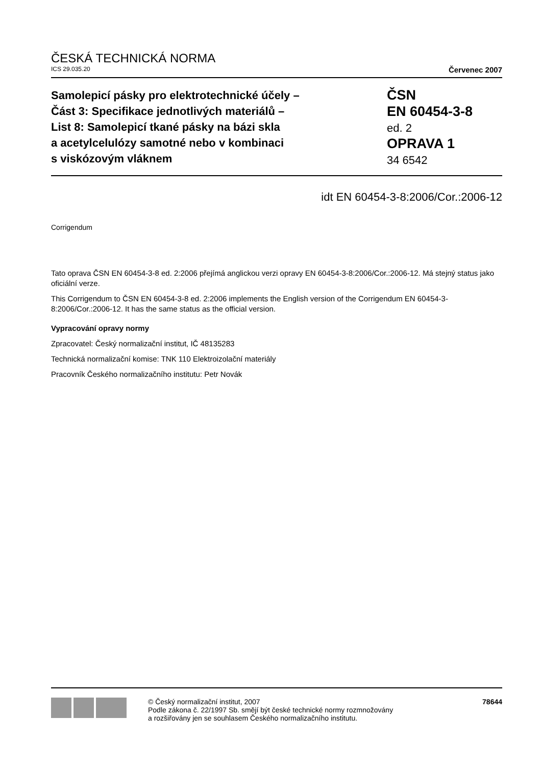ČESKÁ TECHNICKÁ NORMA
ICS 29.035.20 Červenec 2007
Samolepicí pásky pro elektrotechnické účely –
Část 3: Specifikace jednotlivých materiálů –
List 8: Samolepicí tkané pásky na bázi skla
a acetylcelulózy samotné nebo v kombinaci
s viskózovým vláknem
ČSN
EN 60454-3-8
ed. 2
OPRAVA 1
34 6542
idt EN 60454-3-8:2006/Cor.:2006-12
Corrigendum
Tato oprava ČSN EN 60454-3-8 ed. 2:2006 přejímá anglickou verzi opravy EN 60454-3-8:2006/Cor.:2006-12. Má stejný status jako oficiální verze.
This Corrigendum to ČSN EN 60454-3-8 ed. 2:2006 implements the English version of the Corrigendum EN 60454-3-8:2006/Cor.:2006-12. It has the same status as the official version.
Vypracování opravy normy
Zpracovatel: Český normalizační institut, IČ 48135283
Technická normalizační komise: TNK 110 Elektroizolační materiály
Pracovník Českého normalizačního institutu: Petr Novák
© Český normalizační institut, 2007
Podle zákona č. 22/1997 Sb. smějí být české technické normy rozmnožovány
a rozšiřovány jen se souhlasem Českého normalizačního institutu.
78644